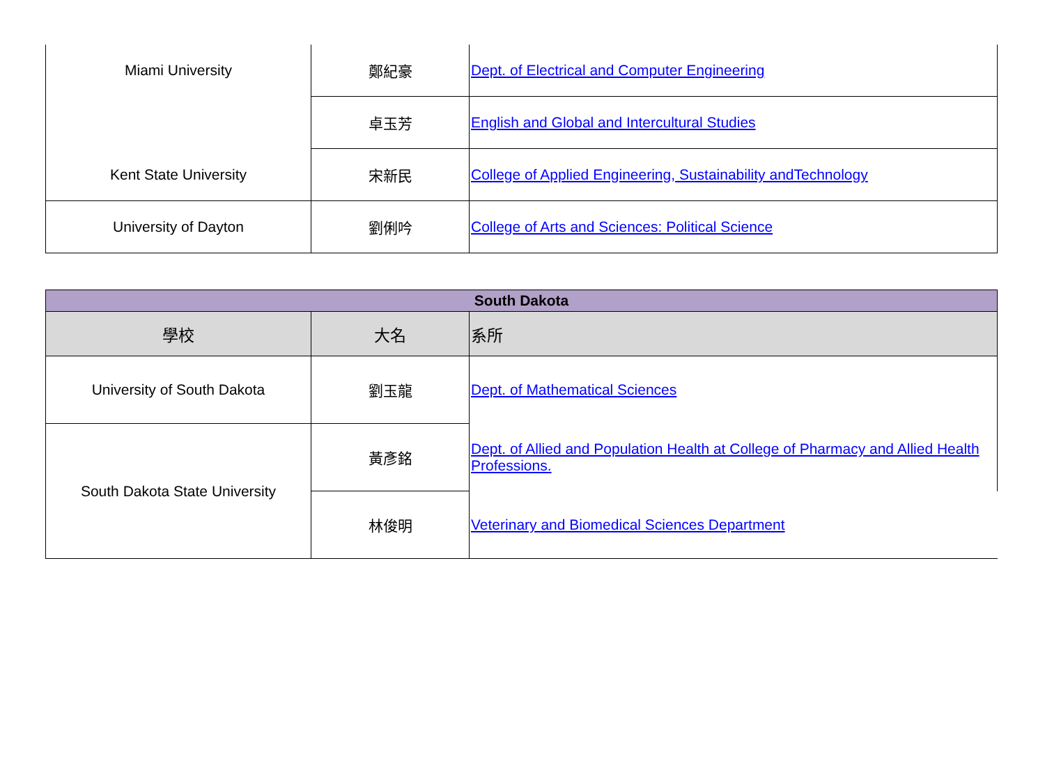| Miami University | 鄭紀豪 | Dept. of Electrical and Computer Engineering |
| | 卓玉芳 | English and Global and Intercultural Studies |
| Kent State University | 宋新民 | College of Applied Engineering, Sustainability andTechnology |
| University of Dayton | 劉俐吟 | College of Arts and Sciences: Political Science |
| South Dakota | | |
| --- | --- | --- |
| 學校 | 大名 | 系所 |
| University of South Dakota | 劉玉龍 | Dept. of Mathematical Sciences |
| South Dakota State University | 黃彥銘 | Dept. of Allied and Population Health at College of Pharmacy and Allied Health Professions. |
| | 林俊明 | Veterinary and Biomedical Sciences Department |